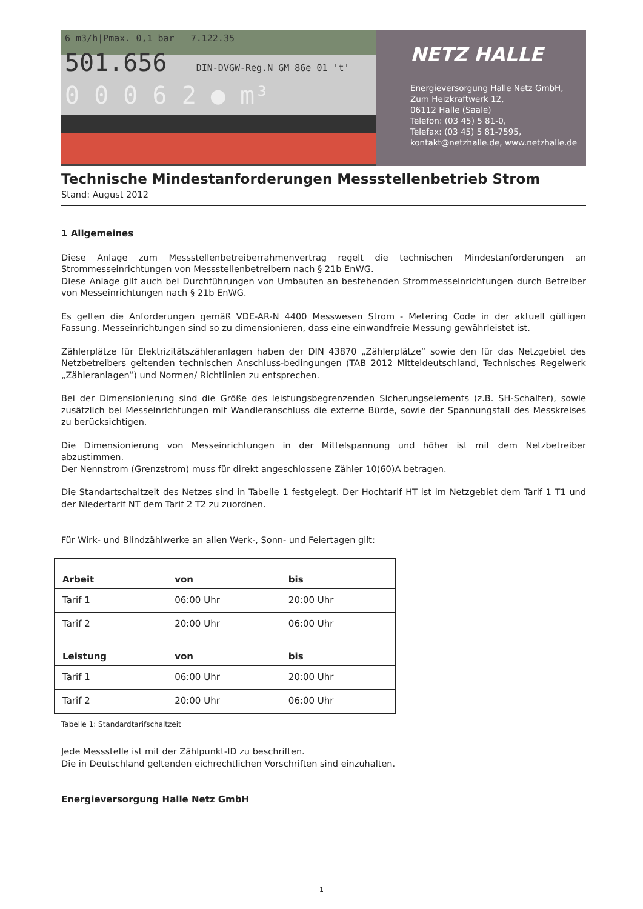6 m3/h|Pmax. 0,1 bar 7.122.35
501.656 DIN-DVGW-Reg.N GM 86e 01 't'
0 0 0 6 2 ● m³
NETZ HALLE
Energieversorgung Halle Netz GmbH,
Zum Heizkraftwerk 12,
06112 Halle (Saale)
Telefon: (03 45) 5 81-0,
Telefax: (03 45) 5 81-7595,
kontakt@netzhalle.de, www.netzhalle.de
Technische Mindestanforderungen Messstellenbetrieb Strom
Stand: August 2012
1 Allgemeines
Diese Anlage zum Messstellenbetreiberrahmenvertrag regelt die technischen Mindestanforderungen an Strommesseinrichtungen von Messstellenbetreibern nach § 21b EnWG.
Diese Anlage gilt auch bei Durchführungen von Umbauten an bestehenden Strommesseinrichtungen durch Betreiber von Messeinrichtungen nach § 21b EnWG.
Es gelten die Anforderungen gemäß VDE-AR-N 4400 Messwesen Strom - Metering Code in der aktuell gültigen Fassung. Messeinrichtungen sind so zu dimensionieren, dass eine einwandfreie Messung gewährleistet ist.
Zählerplätze für Elektrizitätszähleranlagen haben der DIN 43870 „Zählerplätze“ sowie den für das Netzgebiet des Netzbetreibers geltenden technischen Anschluss-bedingungen (TAB 2012 Mitteldeutschland, Technisches Regelwerk „Zähleranlagen“) und Normen/ Richtlinien zu entsprechen.
Bei der Dimensionierung sind die Größe des leistungsbegrenzenden Sicherungselements (z.B. SH-Schalter), sowie zusätzlich bei Messeinrichtungen mit Wandleranschluss die externe Bürde, sowie der Spannungsfall des Messkreises zu berücksichtigen.
Die Dimensionierung von Messeinrichtungen in der Mittelspannung und höher ist mit dem Netzbetreiber abzustimmen.
Der Nennstrom (Grenzstrom) muss für direkt angeschlossene Zähler 10(60)A betragen.
Die Standartschaltzeit des Netzes sind in Tabelle 1 festgelegt. Der Hochtarif HT ist im Netzgebiet dem Tarif 1 T1 und der Niedertarif NT dem Tarif 2 T2 zu zuordnen.
Für Wirk- und Blindzählwerke an allen Werk-, Sonn- und Feiertagen gilt:
| Arbeit | von | bis |
| --- | --- | --- |
| Tarif 1 | 06:00 Uhr | 20:00 Uhr |
| Tarif 2 | 20:00 Uhr | 06:00 Uhr |
| Leistung | von | bis |
| Tarif 1 | 06:00 Uhr | 20:00 Uhr |
| Tarif 2 | 20:00 Uhr | 06:00 Uhr |
Tabelle 1: Standardtarifschaltzeit
Jede Messstelle ist mit der Zählpunkt-ID zu beschriften.
Die in Deutschland geltenden eichrechtlichen Vorschriften sind einzuhalten.
Energieversorgung Halle Netz GmbH
1